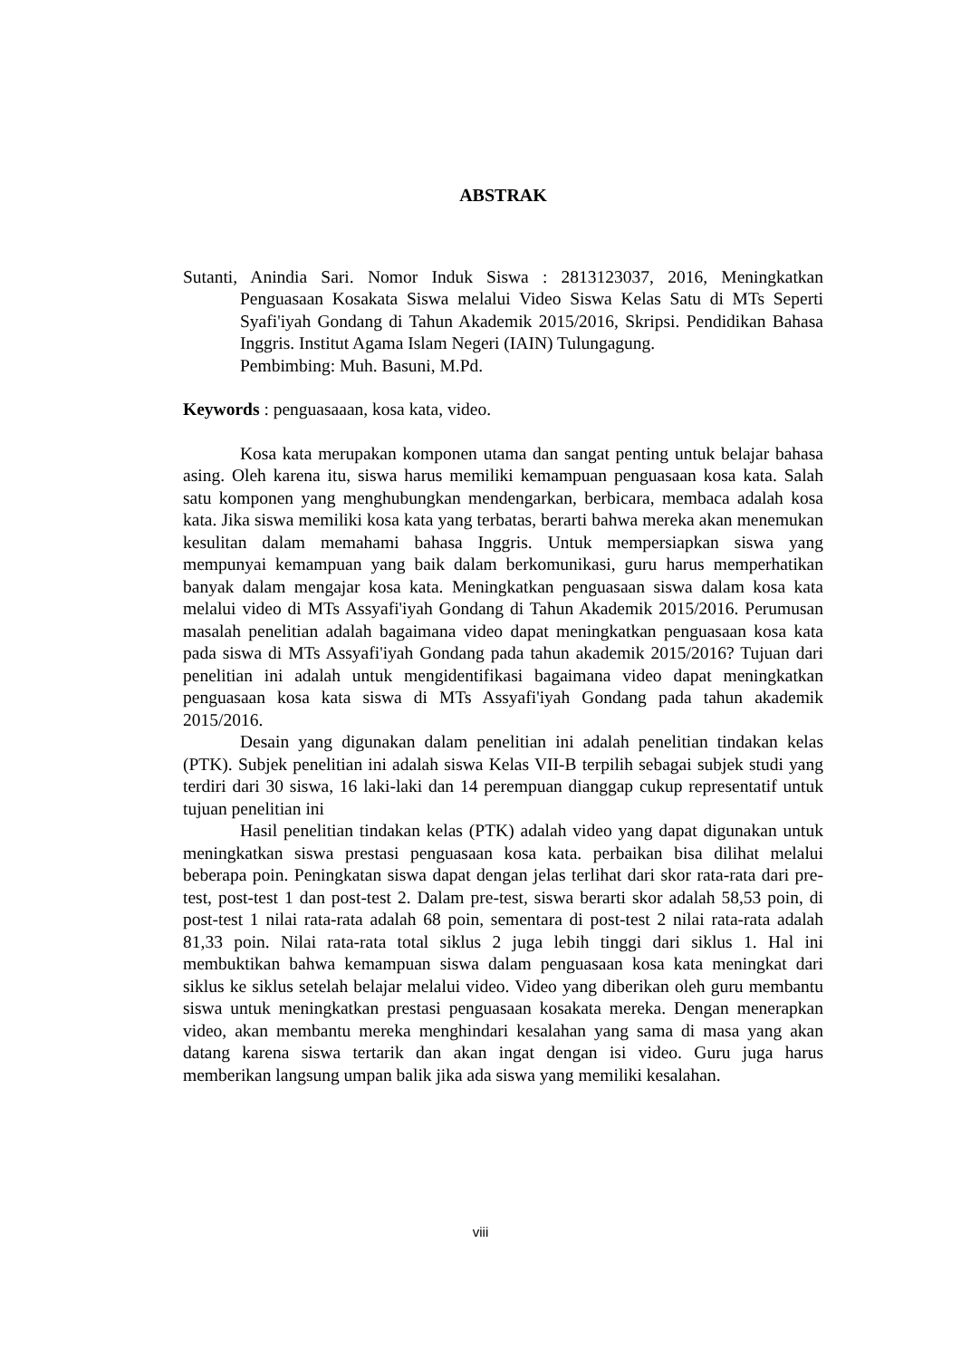ABSTRAK
Sutanti, Anindia Sari. Nomor Induk Siswa : 2813123037, 2016, Meningkatkan Penguasaan Kosakata Siswa melalui Video Siswa Kelas Satu di MTs Seperti Syafi'iyah Gondang di Tahun Akademik 2015/2016, Skripsi. Pendidikan Bahasa Inggris. Institut Agama Islam Negeri (IAIN) Tulungagung.
Pembimbing: Muh. Basuni, M.Pd.
Keywords : penguasaaan, kosa kata, video.
Kosa kata merupakan komponen utama dan sangat penting untuk belajar bahasa asing. Oleh karena itu, siswa harus memiliki kemampuan penguasaan kosa kata. Salah satu komponen yang menghubungkan mendengarkan, berbicara, membaca adalah kosa kata. Jika siswa memiliki kosa kata yang terbatas, berarti bahwa mereka akan menemukan kesulitan dalam memahami bahasa Inggris. Untuk mempersiapkan siswa yang mempunyai kemampuan yang baik dalam berkomunikasi, guru harus memperhatikan banyak dalam mengajar kosa kata. Meningkatkan penguasaan siswa dalam kosa kata melalui video di MTs Assyafi'iyah Gondang di Tahun Akademik 2015/2016. Perumusan masalah penelitian adalah bagaimana video dapat meningkatkan penguasaan kosa kata pada siswa di MTs Assyafi'iyah Gondang pada tahun akademik 2015/2016? Tujuan dari penelitian ini adalah untuk mengidentifikasi bagaimana video dapat meningkatkan penguasaan kosa kata siswa di MTs Assyafi'iyah Gondang pada tahun akademik 2015/2016.
Desain yang digunakan dalam penelitian ini adalah penelitian tindakan kelas (PTK). Subjek penelitian ini adalah siswa Kelas VII-B terpilih sebagai subjek studi yang terdiri dari 30 siswa, 16 laki-laki dan 14 perempuan dianggap cukup representatif untuk tujuan penelitian ini
Hasil penelitian tindakan kelas (PTK) adalah video yang dapat digunakan untuk meningkatkan siswa prestasi penguasaan kosa kata. perbaikan bisa dilihat melalui beberapa poin. Peningkatan siswa dapat dengan jelas terlihat dari skor rata-rata dari pre-test, post-test 1 dan post-test 2. Dalam pre-test, siswa berarti skor adalah 58,53 poin, di post-test 1 nilai rata-rata adalah 68 poin, sementara di post-test 2 nilai rata-rata adalah 81,33 poin. Nilai rata-rata total siklus 2 juga lebih tinggi dari siklus 1. Hal ini membuktikan bahwa kemampuan siswa dalam penguasaan kosa kata meningkat dari siklus ke siklus setelah belajar melalui video. Video yang diberikan oleh guru membantu siswa untuk meningkatkan prestasi penguasaan kosakata mereka. Dengan menerapkan video, akan membantu mereka menghindari kesalahan yang sama di masa yang akan datang karena siswa tertarik dan akan ingat dengan isi video. Guru juga harus memberikan langsung umpan balik jika ada siswa yang memiliki kesalahan.
viii